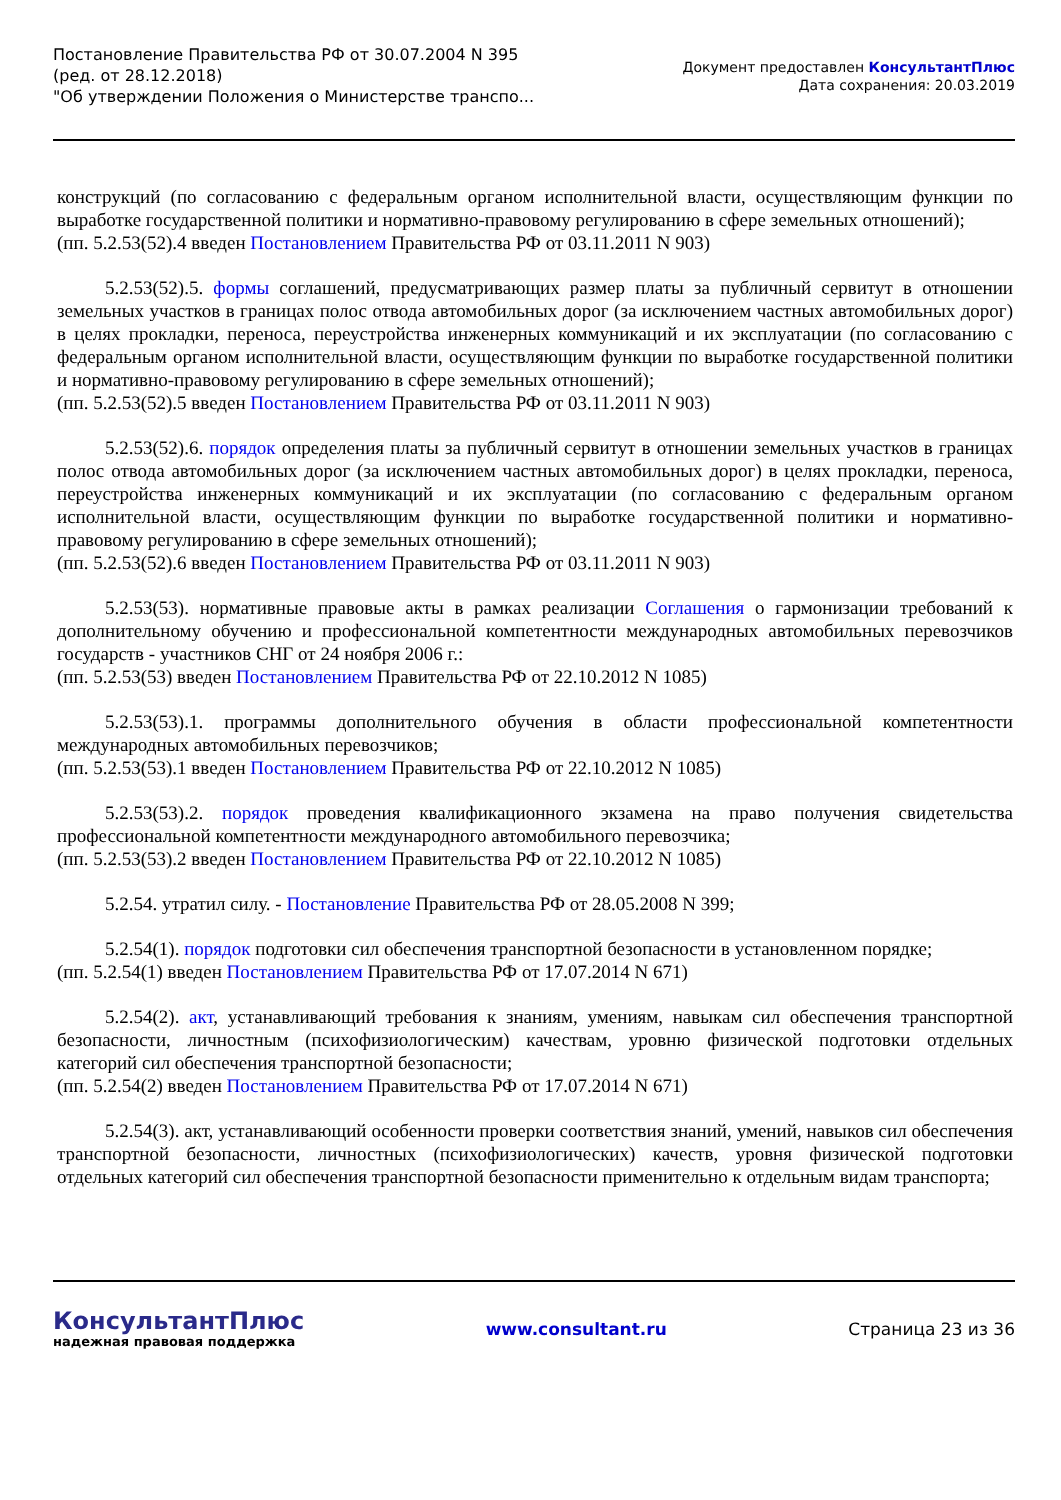Постановление Правительства РФ от 30.07.2004 N 395
(ред. от 28.12.2018)
"Об утверждении Положения о Министерстве транспо...
Документ предоставлен КонсультантПлюс
Дата сохранения: 20.03.2019
конструкций (по согласованию с федеральным органом исполнительной власти, осуществляющим функции по выработке государственной политики и нормативно-правовому регулированию в сфере земельных отношений);
(пп. 5.2.53(52).4 введен Постановлением Правительства РФ от 03.11.2011 N 903)
5.2.53(52).5. формы соглашений, предусматривающих размер платы за публичный сервитут в отношении земельных участков в границах полос отвода автомобильных дорог (за исключением частных автомобильных дорог) в целях прокладки, переноса, переустройства инженерных коммуникаций и их эксплуатации (по согласованию с федеральным органом исполнительной власти, осуществляющим функции по выработке государственной политики и нормативно-правовому регулированию в сфере земельных отношений);
(пп. 5.2.53(52).5 введен Постановлением Правительства РФ от 03.11.2011 N 903)
5.2.53(52).6. порядок определения платы за публичный сервитут в отношении земельных участков в границах полос отвода автомобильных дорог (за исключением частных автомобильных дорог) в целях прокладки, переноса, переустройства инженерных коммуникаций и их эксплуатации (по согласованию с федеральным органом исполнительной власти, осуществляющим функции по выработке государственной политики и нормативно-правовому регулированию в сфере земельных отношений);
(пп. 5.2.53(52).6 введен Постановлением Правительства РФ от 03.11.2011 N 903)
5.2.53(53). нормативные правовые акты в рамках реализации Соглашения о гармонизации требований к дополнительному обучению и профессиональной компетентности международных автомобильных перевозчиков государств - участников СНГ от 24 ноября 2006 г.:
(пп. 5.2.53(53) введен Постановлением Правительства РФ от 22.10.2012 N 1085)
5.2.53(53).1. программы дополнительного обучения в области профессиональной компетентности международных автомобильных перевозчиков;
(пп. 5.2.53(53).1 введен Постановлением Правительства РФ от 22.10.2012 N 1085)
5.2.53(53).2. порядок проведения квалификационного экзамена на право получения свидетельства профессиональной компетентности международного автомобильного перевозчика;
(пп. 5.2.53(53).2 введен Постановлением Правительства РФ от 22.10.2012 N 1085)
5.2.54. утратил силу. - Постановление Правительства РФ от 28.05.2008 N 399;
5.2.54(1). порядок подготовки сил обеспечения транспортной безопасности в установленном порядке;
(пп. 5.2.54(1) введен Постановлением Правительства РФ от 17.07.2014 N 671)
5.2.54(2). акт, устанавливающий требования к знаниям, умениям, навыкам сил обеспечения транспортной безопасности, личностным (психофизиологическим) качествам, уровню физической подготовки отдельных категорий сил обеспечения транспортной безопасности;
(пп. 5.2.54(2) введен Постановлением Правительства РФ от 17.07.2014 N 671)
5.2.54(3). акт, устанавливающий особенности проверки соответствия знаний, умений, навыков сил обеспечения транспортной безопасности, личностных (психофизиологических) качеств, уровня физической подготовки отдельных категорий сил обеспечения транспортной безопасности применительно к отдельным видам транспорта;
КонсультантПлюс
надежная правовая поддержка
www.consultant.ru Страница 23 из 36